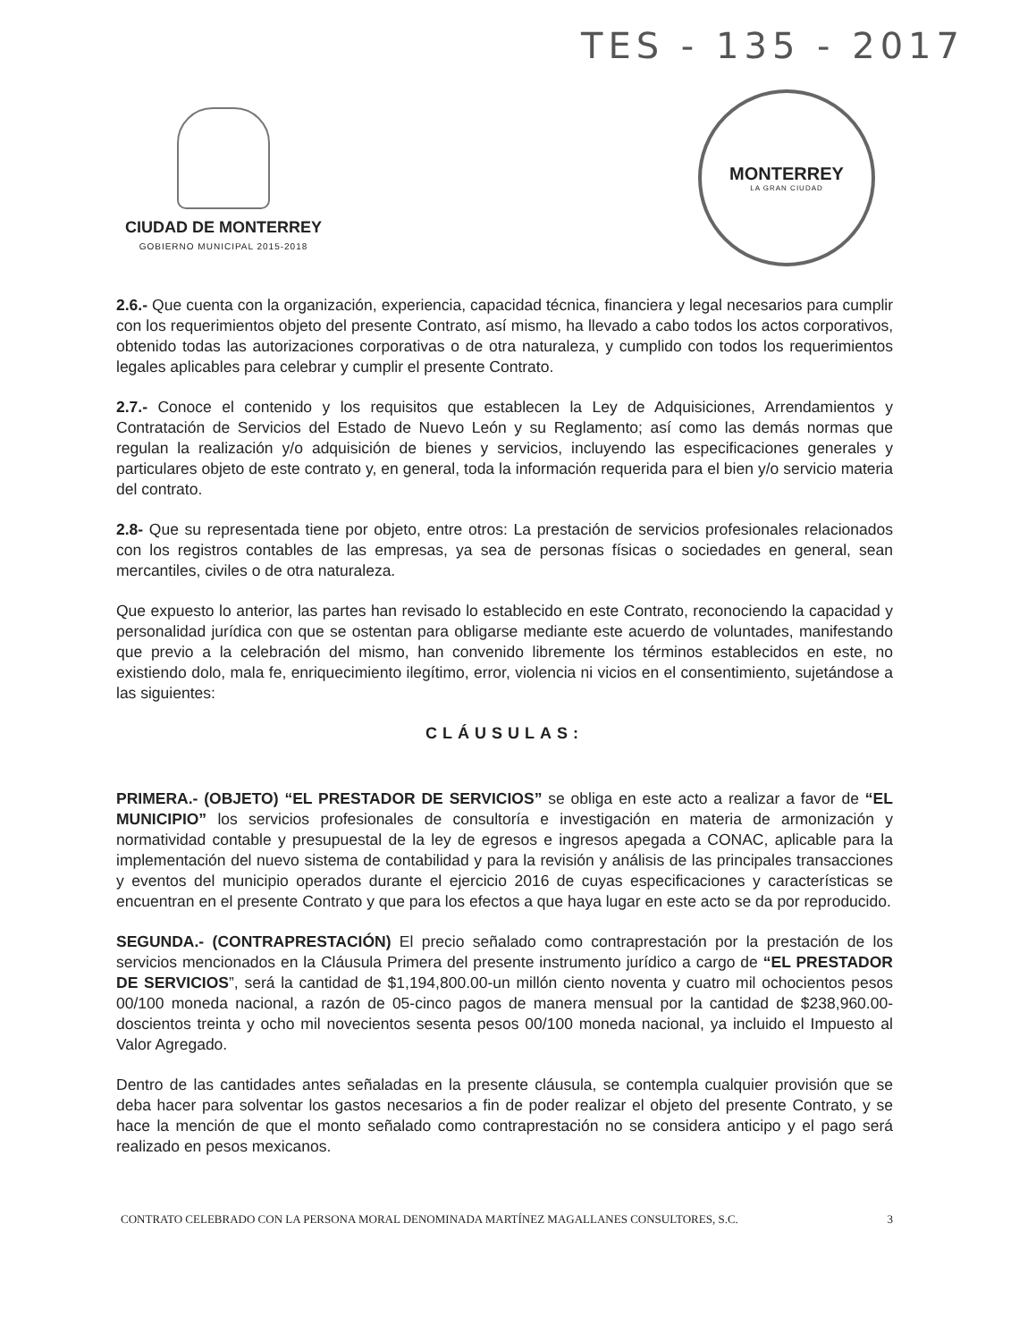TES - 135 - 2017
CIUDAD DE MONTERREY
GOBIERNO MUNICIPAL 2015-2018
MONTERREY
LA GRAN CIUDAD
2.6.- Que cuenta con la organización, experiencia, capacidad técnica, financiera y legal necesarios para cumplir con los requerimientos objeto del presente Contrato, así mismo, ha llevado a cabo todos los actos corporativos, obtenido todas las autorizaciones corporativas o de otra naturaleza, y cumplido con todos los requerimientos legales aplicables para celebrar y cumplir el presente Contrato.
2.7.- Conoce el contenido y los requisitos que establecen la Ley de Adquisiciones, Arrendamientos y Contratación de Servicios del Estado de Nuevo León y su Reglamento; así como las demás normas que regulan la realización y/o adquisición de bienes y servicios, incluyendo las especificaciones generales y particulares objeto de este contrato y, en general, toda la información requerida para el bien y/o servicio materia del contrato.
2.8- Que su representada tiene por objeto, entre otros: La prestación de servicios profesionales relacionados con los registros contables de las empresas, ya sea de personas físicas o sociedades en general, sean mercantiles, civiles o de otra naturaleza.
Que expuesto lo anterior, las partes han revisado lo establecido en este Contrato, reconociendo la capacidad y personalidad jurídica con que se ostentan para obligarse mediante este acuerdo de voluntades, manifestando que previo a la celebración del mismo, han convenido libremente los términos establecidos en este, no existiendo dolo, mala fe, enriquecimiento ilegítimo, error, violencia ni vicios en el consentimiento, sujetándose a las siguientes:
CLÁUSULAS:
PRIMERA.- (OBJETO) “EL PRESTADOR DE SERVICIOS” se obliga en este acto a realizar a favor de “EL MUNICIPIO” los servicios profesionales de consultoría e investigación en materia de armonización y normatividad contable y presupuestal de la ley de egresos e ingresos apegada a CONAC, aplicable para la implementación del nuevo sistema de contabilidad y para la revisión y análisis de las principales transacciones y eventos del municipio operados durante el ejercicio 2016 de cuyas especificaciones y características se encuentran en el presente Contrato y que para los efectos a que haya lugar en este acto se da por reproducido.
SEGUNDA.- (CONTRAPRESTACIÓN) El precio señalado como contraprestación por la prestación de los servicios mencionados en la Cláusula Primera del presente instrumento jurídico a cargo de “EL PRESTADOR DE SERVICIOS”, será la cantidad de $1,194,800.00-un millón ciento noventa y cuatro mil ochocientos pesos 00/100 moneda nacional, a razón de 05-cinco pagos de manera mensual por la cantidad de $238,960.00-doscientos treinta y ocho mil novecientos sesenta pesos 00/100 moneda nacional, ya incluido el Impuesto al Valor Agregado.
Dentro de las cantidades antes señaladas en la presente cláusula, se contempla cualquier provisión que se deba hacer para solventar los gastos necesarios a fin de poder realizar el objeto del presente Contrato, y se hace la mención de que el monto señalado como contraprestación no se considera anticipo y el pago será realizado en pesos mexicanos.
CONTRATO CELEBRADO CON LA PERSONA MORAL DENOMINADA MARTÍNEZ MAGALLANES CONSULTORES, S.C. 3